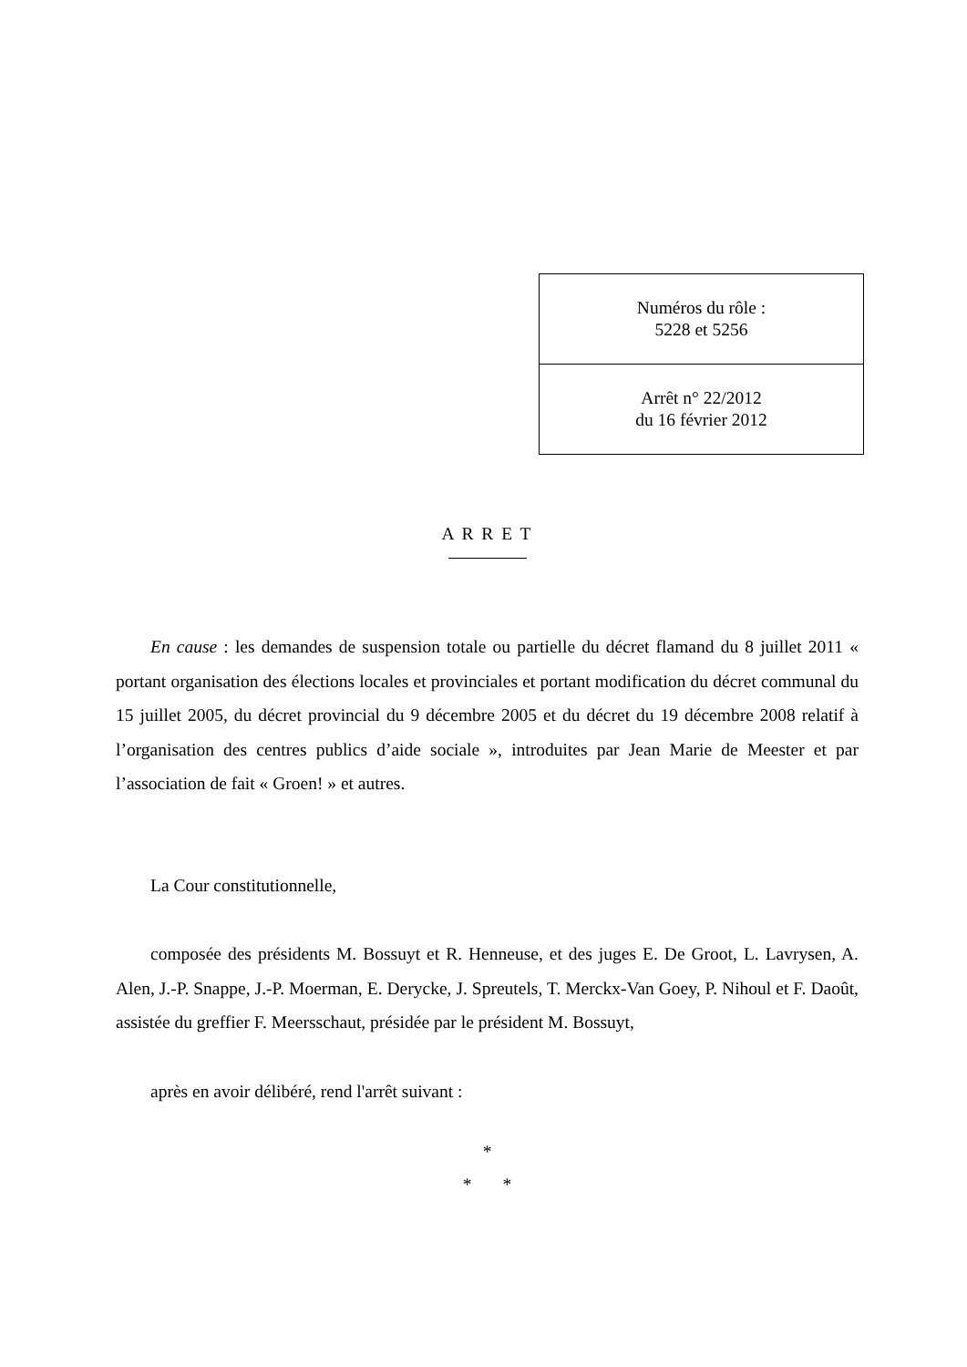| Numéros du rôle : 5228 et 5256 |
| Arrêt n° 22/2012 du 16 février 2012 |
A R R E T
En cause : les demandes de suspension totale ou partielle du décret flamand du 8 juillet 2011 « portant organisation des élections locales et provinciales et portant modification du décret communal du 15 juillet 2005, du décret provincial du 9 décembre 2005 et du décret du 19 décembre 2008 relatif à l’organisation des centres publics d’aide sociale », introduites par Jean Marie de Meester et par l’association de fait « Groen! » et autres.
La Cour constitutionnelle,
composée des présidents M. Bossuyt et R. Henneuse, et des juges E. De Groot, L. Lavrysen, A. Alen, J.-P. Snappe, J.-P. Moerman, E. Derycke, J. Spreutels, T. Merckx-Van Goey, P. Nihoul et F. Daoût, assistée du greffier F. Meersschaut, présidée par le président M. Bossuyt,
après en avoir délibéré, rend l'arrêt suivant :
*
* *